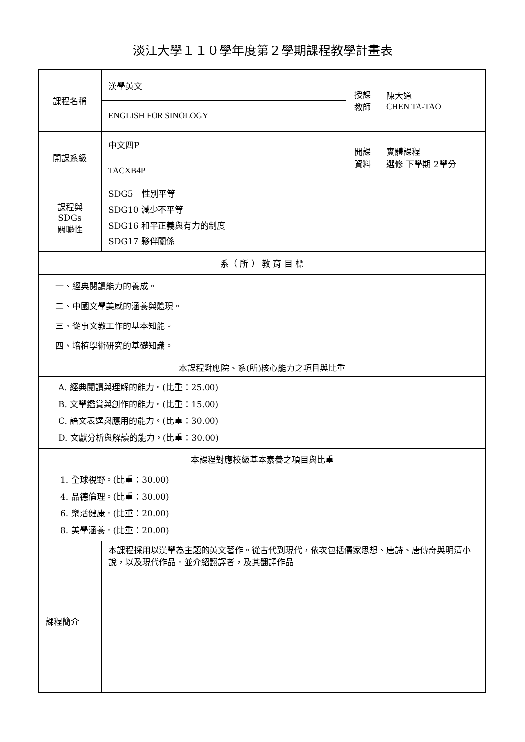淡江大學１１０學年度第２學期課程教學計畫表
| 課程名稱 | 漢學英文 | 授課 教師 | 陳大道 CHEN TA-TAO |
| | ENGLISH FOR SINOLOGY | | |
| 開課系級 | 中文四P | 開課 資料 | 實體課程 選修 下學期 2學分 |
| | TACXB4P | | |
| 課程與SDGs 關聯性 | SDG5 性別平等 SDG10 減少不平等 SDG16 和平正義與有力的制度 SDG17 夥伴關係 | | |
| 系（ 所 ） 教 育 目 標 | | | |
| 一、經典閱讀能力的養成。 二、中國文學美感的涵養與體現。 三、從事文教工作的基本知能。 四、培植學術研究的基礎知識。 | | | |
| 本課程對應院、系(所)核心能力之項目與比重 | | | |
| A. 經典閱讀與理解的能力。(比重：25.00) B. 文學鑑賞與創作的能力。(比重：15.00) C. 語文表達與應用的能力。(比重：30.00) D. 文獻分析與解讀的能力。(比重：30.00) | | | |
| 本課程對應校級基本素養之項目與比重 | | | |
| 1. 全球視野。(比重：30.00) 4. 品德倫理。(比重：30.00) 6. 樂活健康。(比重：20.00) 8. 美學涵養。(比重：20.00) | | | |
| 課程簡介 | 本課程採用以漢學為主題的英文著作。從古代到現代，依次包括儒家思想、唐詩、唐傳奇與明清小說，以及現代作品。並介紹翻譯者，及其翻譯作品 | | |